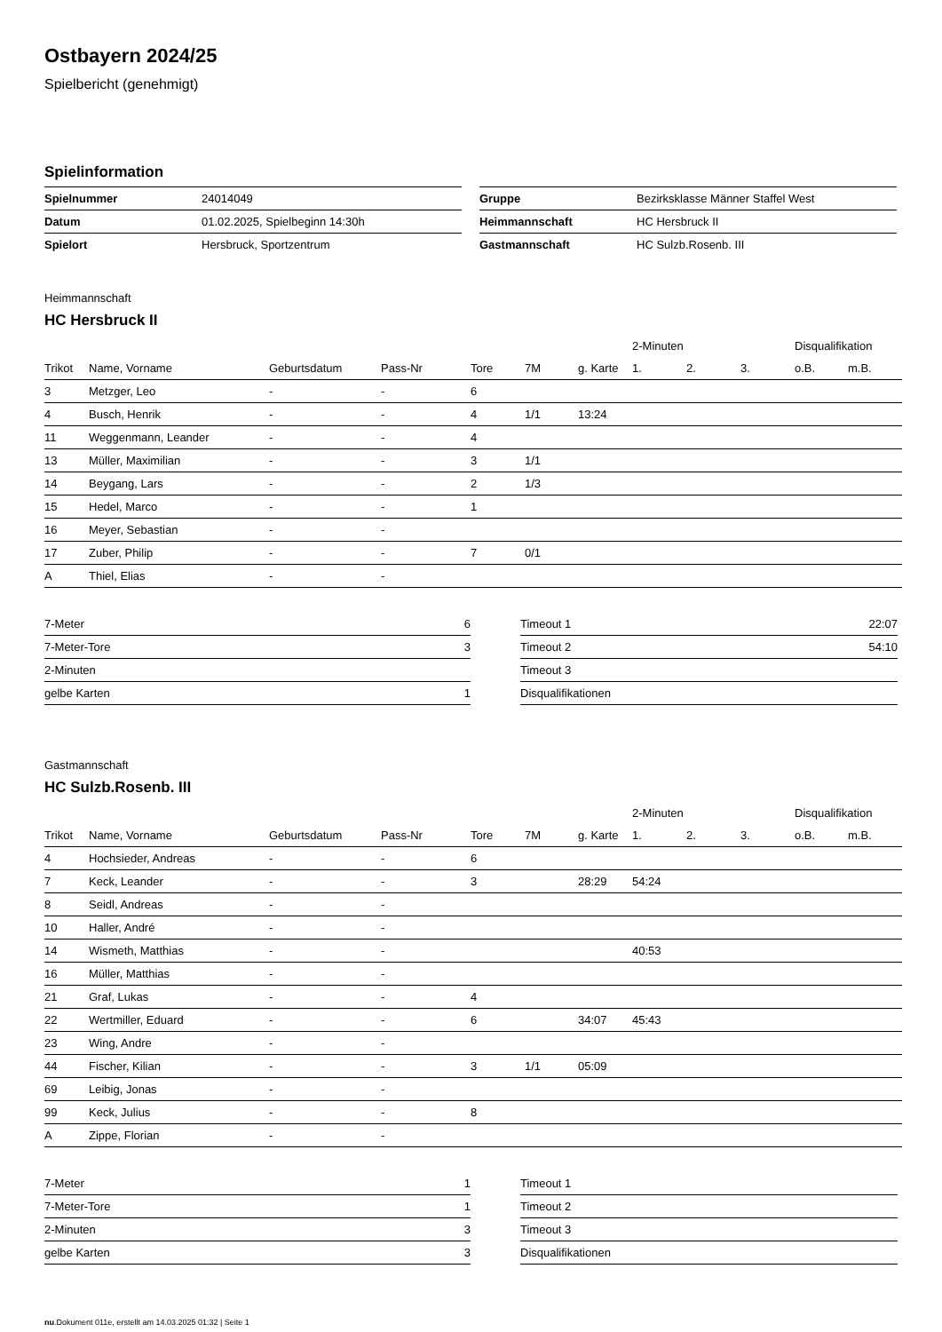Ostbayern 2024/25
Spielbericht (genehmigt)
Spielinformation
| Spielnummer | 24014049 |
| Datum | 01.02.2025, Spielbeginn 14:30h |
| Spielort | Hersbruck, Sportzentrum |
| Gruppe | Bezirksklasse Männer Staffel West |
| Heimmannschaft | HC Hersbruck II |
| Gastmannschaft | HC Sulzb.Rosenb. III |
Heimmannschaft
HC Hersbruck II
| | | | | | | | 2-Minuten | | | Disqualifikation | |
| --- | --- | --- | --- | --- | --- | --- | --- | --- | --- | --- | --- |
| Trikot | Name, Vorname | Geburtsdatum | Pass-Nr | Tore | 7M | g. Karte | 1. | 2. | 3. | o.B. | m.B. |
| 3 | Metzger, Leo | - | - | 6 | | | | | | | |
| 4 | Busch, Henrik | - | - | 4 | 1/1 | 13:24 | | | | | |
| 11 | Weggenmann, Leander | - | - | 4 | | | | | | | |
| 13 | Müller, Maximilian | - | - | 3 | 1/1 | | | | | | |
| 14 | Beygang, Lars | - | - | 2 | 1/3 | | | | | | |
| 15 | Hedel, Marco | - | - | 1 | | | | | | | |
| 16 | Meyer, Sebastian | - | - | | | | | | | | |
| 17 | Zuber, Philip | - | - | 7 | 0/1 | | | | | | |
| A | Thiel, Elias | - | - | | | | | | | | |
| 7-Meter | 6 |
| 7-Meter-Tore | 3 |
| 2-Minuten | |
| gelbe Karten | 1 |
| Timeout 1 | 22:07 |
| Timeout 2 | 54:10 |
| Timeout 3 | |
| Disqualifikationen | |
Gastmannschaft
HC Sulzb.Rosenb. III
| | | | | | | | 2-Minuten | | | Disqualifikation | |
| --- | --- | --- | --- | --- | --- | --- | --- | --- | --- | --- | --- |
| Trikot | Name, Vorname | Geburtsdatum | Pass-Nr | Tore | 7M | g. Karte | 1. | 2. | 3. | o.B. | m.B. |
| 4 | Hochsieder, Andreas | - | - | 6 | | | | | | | |
| 7 | Keck, Leander | - | - | 3 | | 28:29 | 54:24 | | | | |
| 8 | Seidl, Andreas | - | - | | | | | | | | |
| 10 | Haller, André | - | - | | | | | | | | |
| 14 | Wismeth, Matthias | - | - | | | | 40:53 | | | | |
| 16 | Müller, Matthias | - | - | | | | | | | | |
| 21 | Graf, Lukas | - | - | 4 | | | | | | | |
| 22 | Wertmiller, Eduard | - | - | 6 | | 34:07 | 45:43 | | | | |
| 23 | Wing, Andre | - | - | | | | | | | | |
| 44 | Fischer, Kilian | - | - | 3 | 1/1 | 05:09 | | | | | |
| 69 | Leibig, Jonas | - | - | | | | | | | | |
| 99 | Keck, Julius | - | - | 8 | | | | | | | |
| A | Zippe, Florian | - | - | | | | | | | | |
| 7-Meter | 1 |
| 7-Meter-Tore | 1 |
| 2-Minuten | 3 |
| gelbe Karten | 3 |
| Timeout 1 | |
| Timeout 2 | |
| Timeout 3 | |
| Disqualifikationen | |
nu.Dokument 011e, erstellt am 14.03.2025 01:32 | Seite 1